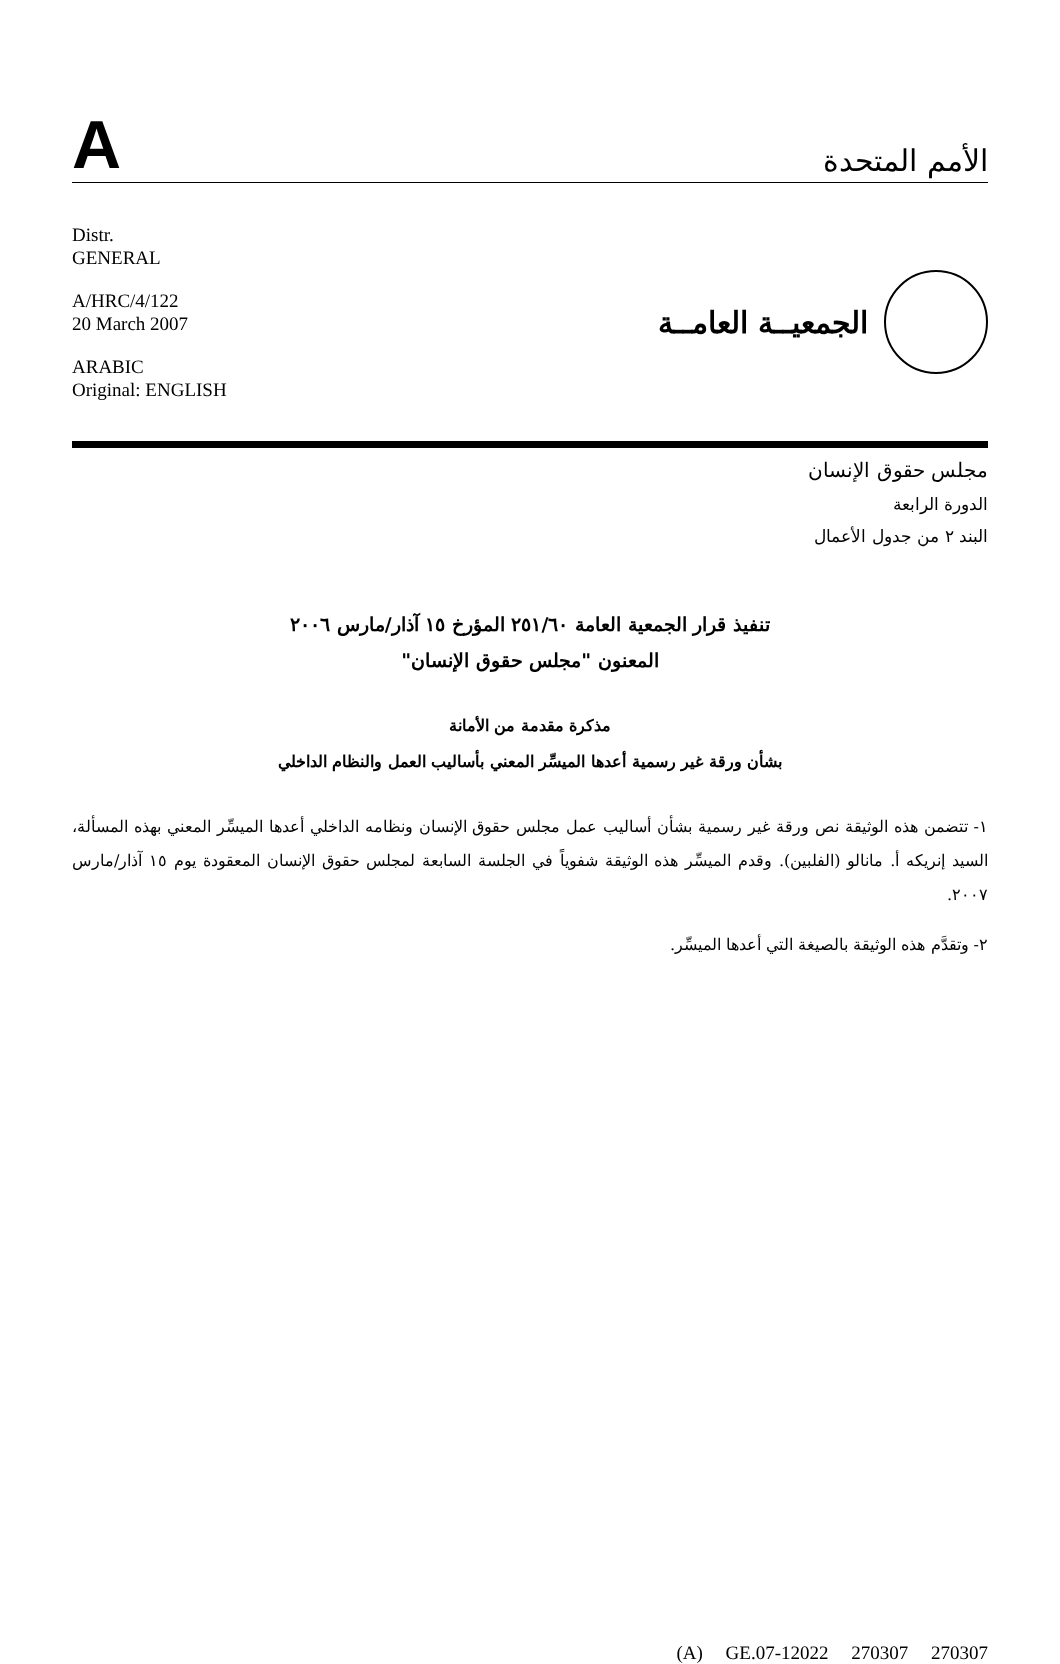A
الأمم المتحدة
Distr.
GENERAL
A/HRC/4/122
20 March 2007
ARABIC
Original: ENGLISH
الجمعيــة العامــة
مجلس حقوق الإنسان
الدورة الرابعة
البند ٢ من جدول الأعمال
تنفيذ قرار الجمعية العامة ٢٥١/٦٠ المؤرخ ١٥ آذار/مارس ٢٠٠٦
المعنون "مجلس حقوق الإنسان"
مذكرة مقدمة من الأمانة
بشأن ورقة غير رسمية أعدها الميسِّر المعني بأساليب العمل والنظام الداخلي
١- تتضمن هذه الوثيقة نص ورقة غير رسمية بشأن أساليب عمل مجلس حقوق الإنسان ونظامه الداخلي أعدها الميسِّر المعني بهذه المسألة، السيد إنريكه أ. مانالو (الفلبين). وقدم الميسِّر هذه الوثيقة شفوياً في الجلسة السابعة لمجلس حقوق الإنسان المعقودة يوم ١٥ آذار/مارس ٢٠٠٧.
٢- وتقدَّم هذه الوثيقة بالصيغة التي أعدها الميسِّر.
(A) GE.07-12022 270307 270307